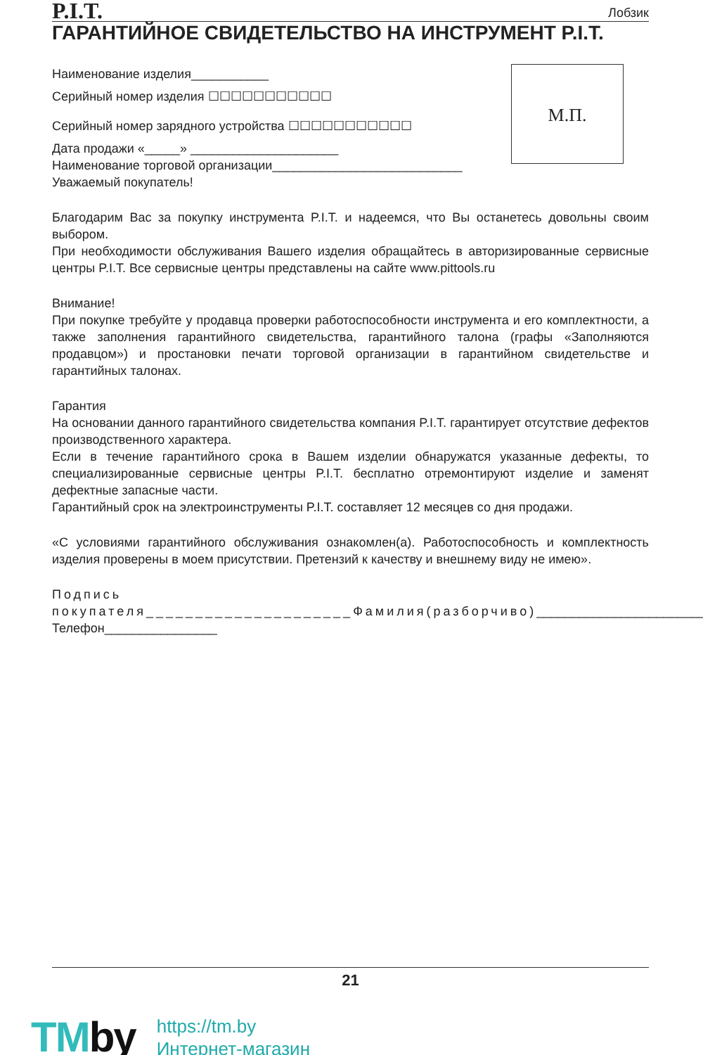P.I.T.
Лобзик
ГАРАНТИЙНОЕ СВИДЕТЕЛЬСТВО НА ИНСТРУМЕНТ P.I.T.
Наименование изделия___________
Серийный номер изделия ☐☐☐☐☐☐☐☐☐☐☐
Серийный номер зарядного устройства ☐☐☐☐☐☐☐☐☐☐☐
Дата продажи «_____» _____________________
Наименование торговой организации___________________________
Уважаемый покупатель!
М.П.
Благодарим Вас за покупку инструмента P.I.T. и надеемся, что Вы останетесь довольны своим выбором.
При необходимости обслуживания Вашего изделия обращайтесь в авторизированные сервисные центры P.I.T. Все сервисные центры представлены на сайте www.pittools.ru
Внимание!
При покупке требуйте у продавца проверки работоспособности инструмента и его комплектности, а также заполнения гарантийного свидетельства, гарантийного талона (графы «Заполняются продавцом») и простановки печати торговой организации в гарантийном свидетельстве и гарантийных талонах.
Гарантия
На основании данного гарантийного свидетельства компания P.I.T. гарантирует отсутствие дефектов производственного характера.
Если в течение гарантийного срока в Вашем изделии обнаружатся указанные дефекты, то специализированные сервисные центры P.I.T. бесплатно отремонтируют изделие и заменят дефектные запасные части.
Гарантийный срок на электроинструменты P.I.T. составляет 12 месяцев со дня продажи.
«С условиями гарантийного обслуживания ознакомлен(а). Работоспособность и комплектность изделия проверены в моем присутствии. Претензий к качеству и внешнему виду не имею».
Подпись покупателя_____________________Фамилия(разборчиво)________________________
Телефон________________
21
TMby
https://tm.by
Интернет-магазин